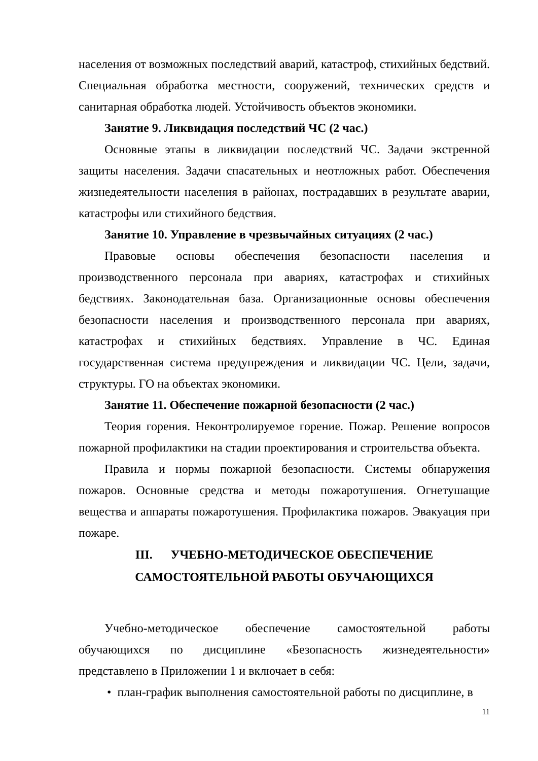населения от возможных последствий аварий, катастроф, стихийных бедствий. Специальная обработка местности, сооружений, технических средств и санитарная обработка людей. Устойчивость объектов экономики.
Занятие 9. Ликвидация последствий ЧС (2 час.)
Основные этапы в ликвидации последствий ЧС. Задачи экстренной защиты населения. Задачи спасательных и неотложных работ. Обеспечения жизнедеятельности населения в районах, пострадавших в результате аварии, катастрофы или стихийного бедствия.
Занятие 10. Управление в чрезвычайных ситуациях (2 час.)
Правовые основы обеспечения безопасности населения и производственного персонала при авариях, катастрофах и стихийных бедствиях. Законодательная база. Организационные основы обеспечения безопасности населения и производственного персонала при авариях, катастрофах и стихийных бедствиях. Управление в ЧС. Единая государственная система предупреждения и ликвидации ЧС. Цели, задачи, структуры. ГО на объектах экономики.
Занятие 11. Обеспечение пожарной безопасности (2 час.)
Теория горения. Неконтролируемое горение. Пожар. Решение вопросов пожарной профилактики на стадии проектирования и строительства объекта.
Правила и нормы пожарной безопасности. Системы обнаружения пожаров. Основные средства и методы пожаротушения. Огнетушащие вещества и аппараты пожаротушения. Профилактика пожаров. Эвакуация при пожаре.
III. УЧЕБНО-МЕТОДИЧЕСКОЕ ОБЕСПЕЧЕНИЕ
САМОСТОЯТЕЛЬНОЙ РАБОТЫ ОБУЧАЮЩИХСЯ
Учебно-методическое обеспечение самостоятельной работы обучающихся по дисциплине «Безопасность жизнедеятельности» представлено в Приложении 1 и включает в себя:
• план-график выполнения самостоятельной работы по дисциплине, в
11